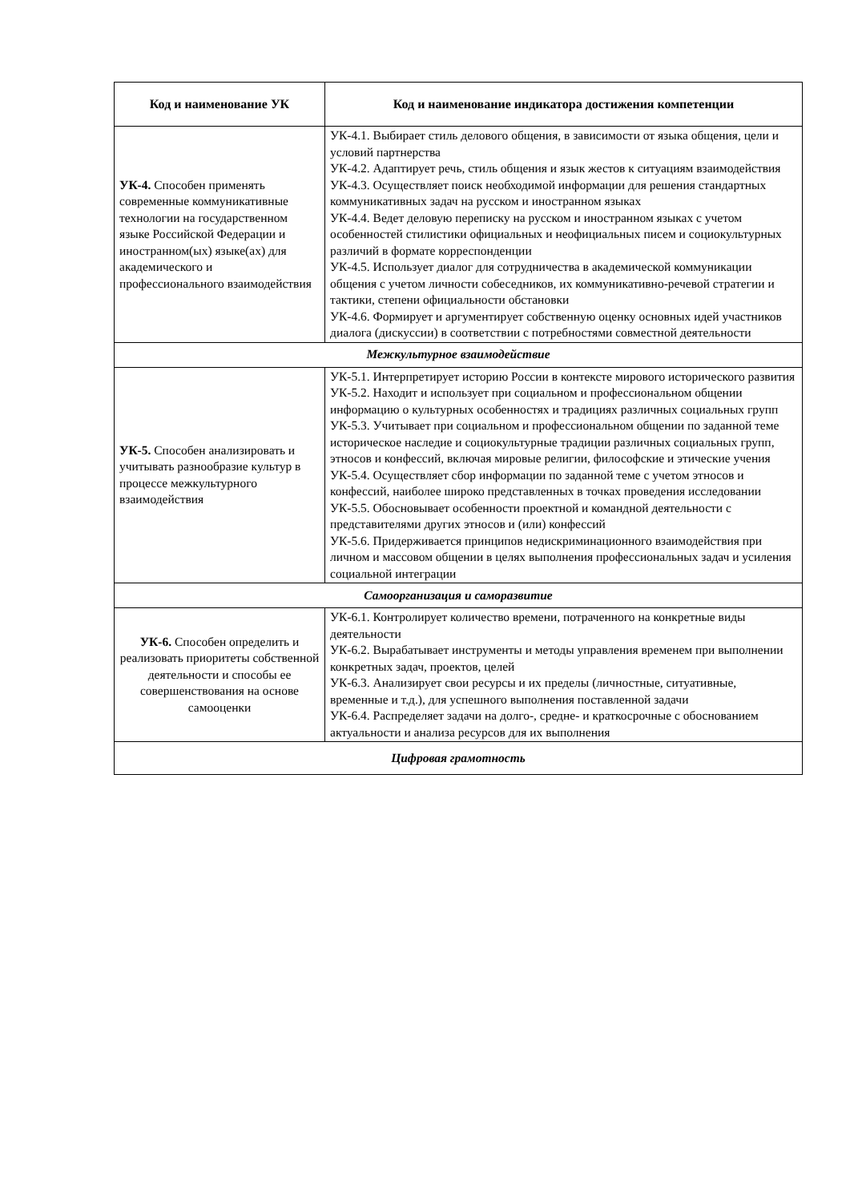| Код и наименование УК | Код и наименование индикатора достижения компетенции |
| --- | --- |
| УК-4. Способен применять современные коммуникативные технологии на государственном языке Российской Федерации и иностранном(ых) языке(ах) для академического и профессионального взаимодействия | УК-4.1. Выбирает стиль делового общения, в зависимости от языка общения, цели и условий партнерства УК-4.2. Адаптирует речь, стиль общения и язык жестов к ситуациям взаимодействия УК-4.3. Осуществляет поиск необходимой информации для решения стандартных коммуникативных задач на русском и иностранном языках УК-4.4. Ведет деловую переписку на русском и иностранном языках с учетом особенностей стилистики официальных и неофициальных писем и социокультурных различий в формате корреспонденции УК-4.5. Использует диалог для сотрудничества в академической коммуникации общения с учетом личности собеседников, их коммуникативно-речевой стратегии и тактики, степени официальности обстановки УК-4.6. Формирует и аргументирует собственную оценку основных идей участников диалога (дискуссии) в соответствии с потребностями совместной деятельности |
| Межкультурное взаимодействие | |
| УК-5. Способен анализировать и учитывать разнообразие культур в процессе межкультурного взаимодействия | УК-5.1. Интерпретирует историю России в контексте мирового исторического развития УК-5.2. Находит и использует при социальном и профессиональном общении информацию о культурных особенностях и традициях различных социальных групп УК-5.3. Учитывает при социальном и профессиональном общении по заданной теме историческое наследие и социокультурные традиции различных социальных групп, этносов и конфессий, включая мировые религии, философские и этические учения УК-5.4. Осуществляет сбор информации по заданной теме с учетом этносов и конфессий, наиболее широко представленных в точках проведения исследовании УК-5.5. Обосновывает особенности проектной и командной деятельности с представителями других этносов и (или) конфессий УК-5.6. Придерживается принципов недискриминационного взаимодействия при личном и массовом общении в целях выполнения профессиональных задач и усиления социальной интеграции |
| Самоорганизация и саморазвитие | |
| УК-6. Способен определить и реализовать приоритеты собственной деятельности и способы ее совершенствования на основе самооценки | УК-6.1. Контролирует количество времени, потраченного на конкретные виды деятельности УК-6.2. Вырабатывает инструменты и методы управления временем при выполнении конкретных задач, проектов, целей УК-6.3. Анализирует свои ресурсы и их пределы (личностные, ситуативные, временные и т.д.), для успешного выполнения поставленной задачи УК-6.4. Распределяет задачи на долго-, средне- и краткосрочные с обоснованием актуальности и анализа ресурсов для их выполнения |
| Цифровая грамотность | |